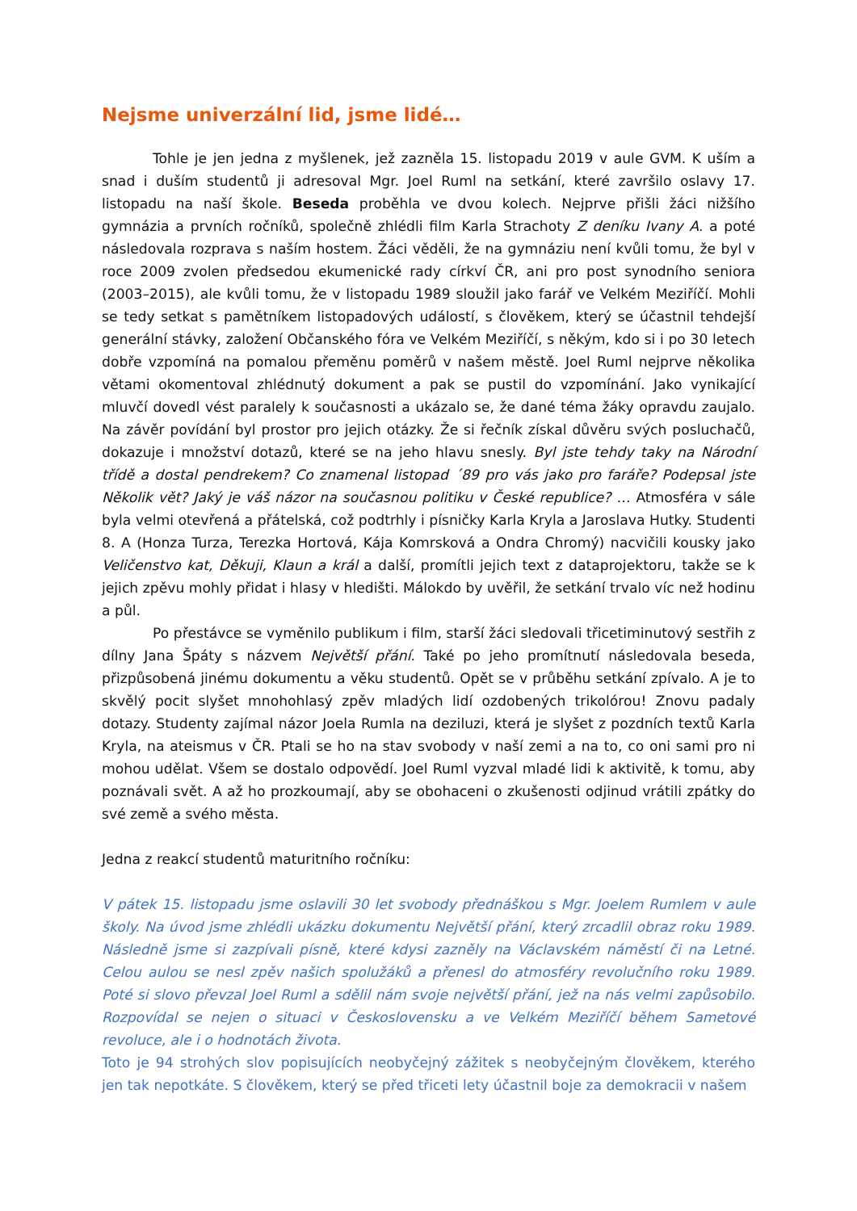Nejsme univerzální lid, jsme lidé…
Tohle je jen jedna z myšlenek, jež zazněla 15. listopadu 2019 v aule GVM. K uším a snad i duším studentů ji adresoval Mgr. Joel Ruml na setkání, které završilo oslavy 17. listopadu na naší škole. Beseda proběhla ve dvou kolech. Nejprve přišli žáci nižšího gymnázia a prvních ročníků, společně zhlédli film Karla Strachoty Z deníku Ivany A. a poté následovala rozprava s naším hostem. Žáci věděli, že na gymnáziu není kvůli tomu, že byl v roce 2009 zvolen předsedou ekumenické rady církví ČR, ani pro post synodního seniora (2003–2015), ale kvůli tomu, že v listopadu 1989 sloužil jako farář ve Velkém Meziříčí. Mohli se tedy setkat s pamětníkem listopadových událostí, s člověkem, který se účastnil tehdejší generální stávky, založení Občanského fóra ve Velkém Meziříčí, s někým, kdo si i po 30 letech dobře vzpomíná na pomalou přeměnu poměrů v našem městě. Joel Ruml nejprve několika větami okomentoval zhlédnutý dokument a pak se pustil do vzpomínání. Jako vynikající mluvčí dovedl vést paralely k současnosti a ukázalo se, že dané téma žáky opravdu zaujalo. Na závěr povídání byl prostor pro jejich otázky. Že si řečník získal důvěru svých posluchačů, dokazuje i množství dotazů, které se na jeho hlavu snesly. Byl jste tehdy taky na Národní třídě a dostal pendrekem? Co znamenal listopad ´89 pro vás jako pro faráře? Podepsal jste Několik vět? Jaký je váš názor na současnou politiku v České republice? … Atmosféra v sále byla velmi otevřená a přátelská, což podtrhly i písničky Karla Kryla a Jaroslava Hutky. Studenti 8. A (Honza Turza, Terezka Hortová, Kája Komrsková a Ondra Chromý) nacvičili kousky jako Veličenstvo kat, Děkuji, Klaun a král a další, promítli jejich text z dataprojektoru, takže se k jejich zpěvu mohly přidat i hlasy v hledišti. Málokdo by uvěřil, že setkání trvalo víc než hodinu a půl.
Po přestávce se vyměnilo publikum i film, starší žáci sledovali třicetiminutový sestřih z dílny Jana Špáty s názvem Největší přání. Také po jeho promítnutí následovala beseda, přizpůsobená jinému dokumentu a věku studentů. Opět se v průběhu setkání zpívalo. A je to skvělý pocit slyšet mnohohlasý zpěv mladých lidí ozdobených trikolórou! Znovu padaly dotazy. Studenty zajímal názor Joela Rumla na deziluzi, která je slyšet z pozdních textů Karla Kryla, na ateismus v ČR. Ptali se ho na stav svobody v naší zemi a na to, co oni sami pro ni mohou udělat. Všem se dostalo odpovědí. Joel Ruml vyzval mladé lidi k aktivitě, k tomu, aby poznávali svět. A až ho prozkoumají, aby se obohaceni o zkušenosti odjinud vrátili zpátky do své země a svého města.
Jedna z reakcí studentů maturitního ročníku:
V pátek 15. listopadu jsme oslavili 30 let svobody přednáškou s Mgr. Joelem Rumlem v aule školy. Na úvod jsme zhlédli ukázku dokumentu Největší přání, který zrcadlil obraz roku 1989. Následně jsme si zazpívali písně, které kdysi zazněly na Václavském náměstí či na Letné. Celou aulou se nesl zpěv našich spolužáků a přenesl do atmosféry revolučního roku 1989. Poté si slovo převzal Joel Ruml a sdělil nám svoje největší přání, jež na nás velmi zapůsobilo. Rozpovídal se nejen o situaci v Československu a ve Velkém Meziříčí během Sametové revoluce, ale i o hodnotách života.
Toto je 94 strohých slov popisujících neobyčejný zážitek s neobyčejným člověkem, kterého jen tak nepotkáte. S člověkem, který se před třiceti lety účastnil boje za demokracii v našem